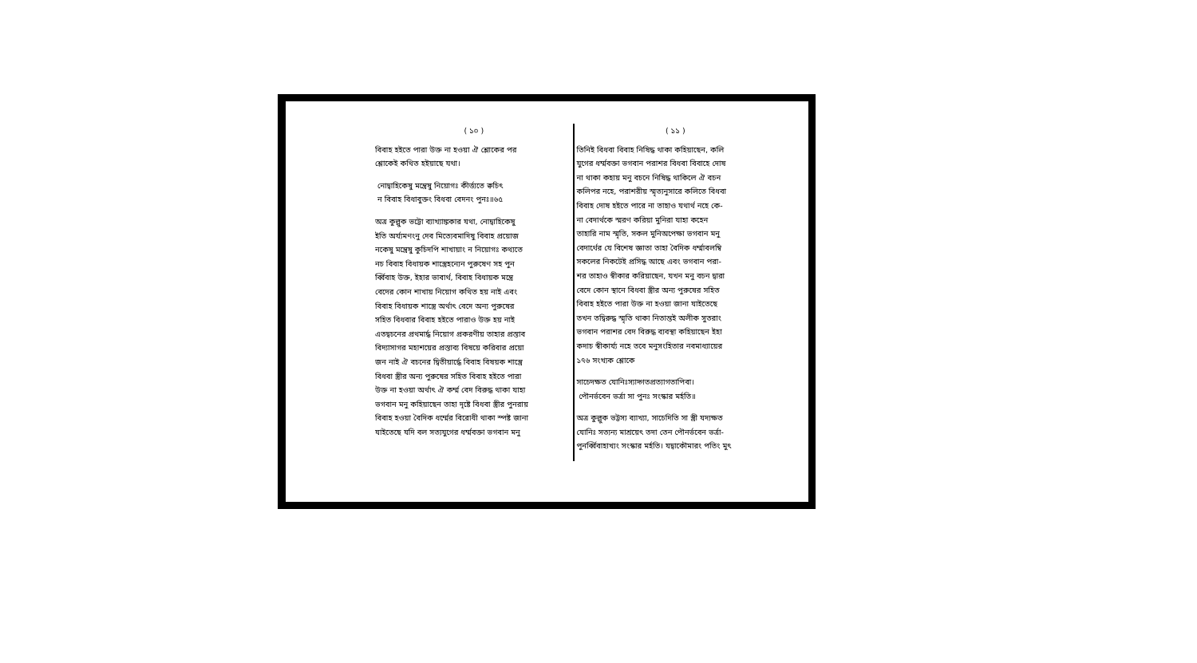( ১০ )
বিবাহ হইতে পারা উক্ত না হওয়া ঐ শ্লোকের পর
শ্লোকেই কথিত হইয়াছে যথা।
নোদ্বাহিকেষু মন্ত্রেষু নিয়োগঃ কীর্ত্ত্যতে ক্বচিৎ
ন বিবাহ বিধাবুক্তং বিধবা বেদনং পুনঃ॥৬৫
অত্র কুল্লুক ভট্টো ব্যাখ্যাঙ্ককার যথা, নোদ্বাহিকেষু
ইতি অর্য্যমণংনু দেব মিত্যেবমাদিষু বিবাহ প্রয়োজ
নকেষু মন্ত্রেষু কুচিদপি শাখায়াং ন নিয়োগঃ কথ্যতে
নচ বিবাহ বিধায়ক শাস্ত্রেহন্যেন পুরুষেণ সহ পুন
র্ব্বিবাহ উক্ত, ইহার ভাবার্থ, বিবাহ বিধায়ক মন্ত্রে
বেদের কোন শাখায় নিয়োগ কথিত হয় নাই এবং
বিবাহ বিধায়ক শাস্ত্রে অর্থাৎ বেদে অন্য পুরুষের
সহিত বিধবার বিবাহ হইতে পারাও উক্ত হয় নাই
এতদ্বচনের প্রথমার্দ্ধ নিয়োগ প্রকরণীয় তাহার প্রস্তাব
বিদ্যাসাগর মহাশয়ের প্রস্তাব্য বিষয়ে করিবার প্রয়ো
জন নাই ঐ বচনের দ্বিতীয়ার্দ্ধে বিবাহ বিষয়ক শাস্ত্রে
বিধবা স্ত্রীর অন্য পুরুষের সহিত বিবাহ হইতে পারা
উক্ত না হওয়া অর্থাৎ ঐ কর্ম্ম বেদ বিরুদ্ধ থাকা যাহা
ভগবান মনু কহিয়াছেন তাহা দৃষ্টে বিধবা স্ত্রীর পুনরায়
বিবাহ হওয়া বৈদিক ধর্ম্মের বিরোধী থাকা স্পষ্ট জানা
যাইতেছে যদি বল সত্যযুগের ধর্ম্মবক্তা ভগবান মনু
( ১১ )
তিনিই বিধবা বিবাহ নিষিদ্ধ থাকা কহিয়াছেন, কলি
যুগের ধর্ম্মবক্তা ভগবান পরাশর বিধবা বিবাহে দোষ
না থাকা কহায় মনু বচনে নিষিদ্ধ থাকিলে ঐ বচন
কলিপর নহে, পরাশরীয় স্মৃত্যনুসারে কলিতে বিধবা
বিবাহ দোষ হইতে পারে না তাহাও যথার্থ নহে কে-
না বেদার্থকে স্মরণ করিয়া মুনিরা যাহা কহেন
তাহারি নাম স্মৃতি, সকল মুনিঅপেক্ষা ভগবান মনু
বেদার্থের যে বিশেষ জ্ঞাতা তাহা বৈদিক ধর্ম্মাবলম্বি
সকলের নিকটেই প্রসিদ্ধ আছে এবং ভগবান পরা-
শর তাহাও স্বীকার করিয়াছেন, যখন মনু বচন দ্বারা
বেদে কোন স্থানে বিধবা স্ত্রীর অন্য পুরুষের সহিত
বিবাহ হইতে পারা উক্ত না হওয়া জানা যাইতেছে
তখন তদ্বিরুদ্ধ স্মৃতি থাকা নিতান্তই অলীক সুতরাং
ভগবান পরাশর বেদ বিরুদ্ধ ব্যবস্থা কহিয়াছেন ইহা
কদাচ স্বীকার্য্য নহে তবে মনুসংহিতার নবমাধ্যায়ের
১৭৬ সংখ্যক শ্লোকে
সাচেদক্ষত যোনিঃস্যাদ্গতপ্রত্যাগতাপিবা।
পৌনর্ভবেন ভর্ত্রা সা পুনঃ সংস্কার মর্হতি॥
অত্র কুল্লুক ভট্টস্য ব্যাখ্যা, সাচেদিতি সা স্ত্রী যদ্যক্ষত
যোনিঃ সত্যন্য মাশ্রয়েৎ তদা তেন পৌনর্ভবেন ভর্ত্রা-
পুনর্ব্বিবাহাখ্যং সংস্কার মর্হতি। যদ্বাকৌমারং পতিং মুৎ